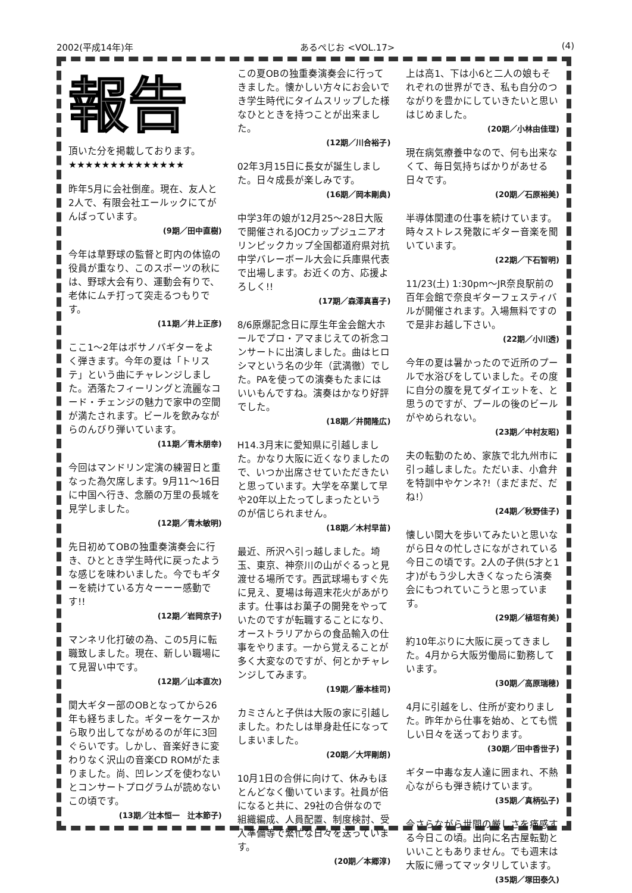2002(平成14年)年 あるぺじお <VOL.17> (4)
報告
頂いた分を掲載しております。
★★★★★★★★★★★★★★
昨年5月に会社倒産。現在、友人と2人で、有限会社エールックにてがんばっています。
(9期／田中直樹)
今年は草野球の監督と町内の体協の役員が重なり、このスポーツの秋には、野球大会有り、運動会有りで、老体にムチ打って突走るつもりです。
(11期／井上正彦)
ここ1～2年はボサノバギターをよく弾きます。今年の夏は「トリステ」という曲にチャレンジしました。洒落たフィーリングと流麗なコード・チェンジの魅力で家中の空間が満たされます。ビールを飲みながらのんびり弾いています。
(11期／青木朋幸)
今回はマンドリン定演の練習日と重なった為欠席します。9月11～16日に中国へ行き、念願の万里の長城を見学しました。
(12期／青木敏明)
先日初めてOBの独重奏演奏会に行き、ひととき学生時代に戻ったような感じを味わいました。今でもギターを続けている方々ーーー感動です!!
(12期／岩岡京子)
マンネリ化打破の為、この5月に転職致しました。現在、新しい職場にて見習い中です。
(12期／山本直次)
関大ギター部のOBとなってから26年も経ちました。ギターをケースから取り出してながめるのが年に3回ぐらいです。しかし、音楽好きに変わりなく沢山の音楽CD ROMがたまりました。尚、凹レンズを使わないとコンサートプログラムが読めないこの頃です。
(13期／辻本恒一　辻本節子)
この夏OBの独重奏演奏会に行ってきました。懐かしい方々にお会いでき学生時代にタイムスリップした様なひとときを持つことが出来ました。
(12期／川合裕子)
02年3月15日に長女が誕生しました。日々成長が楽しみです。
(16期／岡本剛典)
中学3年の娘が12月25～28日大阪で開催されるJOCカップジュニアオリンピックカップ全国都道府県対抗中学バレーボール大会に兵庫県代表で出場します。お近くの方、応援よろしく!!
(17期／森澤真喜子)
8/6原爆記念日に厚生年金会館大ホールでプロ・アマまじえての祈念コンサートに出演しました。曲はヒロシマという名の少年（武満徹）でした。PAを使っての演奏もたまにはいいもんですね。演奏はかなり好評でした。
(18期／井開隆広)
H14.3月末に愛知県に引越しました。かなり大阪に近くなりましたので、いつか出席させていただきたいと思っています。大学を卒業して早や20年以上たってしまったというのが信じられません。
(18期／木村早苗)
最近、所沢へ引っ越しました。埼玉、東京、神奈川の山がぐるっと見渡せる場所です。西武球場もすぐ先に見え、夏場は毎週末花火があがります。仕事はお菓子の開発をやっていたのですが転職することになり、オーストラリアからの食品輸入の仕事をやります。一から覚えることが多く大変なのですが、何とかチャレンジしてみます。
(19期／藤本桂司)
カミさんと子供は大阪の家に引越しました。わたしは単身赴任になってしまいました。
(20期／大坪剛朗)
10月1日の合併に向けて、休みもほとんどなく働いています。社員が倍になると共に、29社の合併なので組織編成、人員配置、制度検討、受入準備等で繁忙な日々を送っています。
(20期／本郷淳)
上は高1、下は小6と二人の娘もそれぞれの世界ができ、私も自分のつながりを豊かにしていきたいと思いはじめました。
(20期／小林由佳理)
現在病気療養中なので、何も出来なくて、毎日気持ちばかりがあせる日々です。
(20期／石原裕美)
半導体関連の仕事を続けています。時々ストレス発散にギター音楽を聞いています。
(22期／下石智明)
11/23(土) 1:30pm～JR奈良駅前の百年会館で奈良ギターフェスティバルが開催されます。入場無料ですので是非お越し下さい。
(22期／小川透)
今年の夏は暑かったので近所のプールで水浴びをしていました。その度に自分の腹を見てダイエットを、と思うのですが、プールの後のビールがやめられない。
(23期／中村友昭)
夫の転勤のため、家族で北九州市に引っ越しました。ただいま、小倉弁を特訓中やケンネ?!（まだまだ、だね!）
(24期／秋野佳子)
懐しい関大を歩いてみたいと思いながら日々の忙しさにながされている今日この頃です。2人の子供(5才と1才)がもう少し大きくなったら演奏会にもつれていこうと思っています。
(29期／植垣有美)
約10年ぶりに大阪に戻ってきました。4月から大阪労働局に勤務しています。
(30期／高原瑞穂)
4月に引越をし、住所が変わりました。昨年から仕事を始め、とても慌しい日々を送っております。
(30期／田中香世子)
ギター中毒な友人達に囲まれ、不熱心ながらも弾き続けています。
(35期／真柄弘子)
今さらながら世間の厳しさを痛感する今日この頃。出向に名古屋転勤といいこともありません。でも週末は大阪に帰ってマッタリしています。
(35期／塚田泰久)